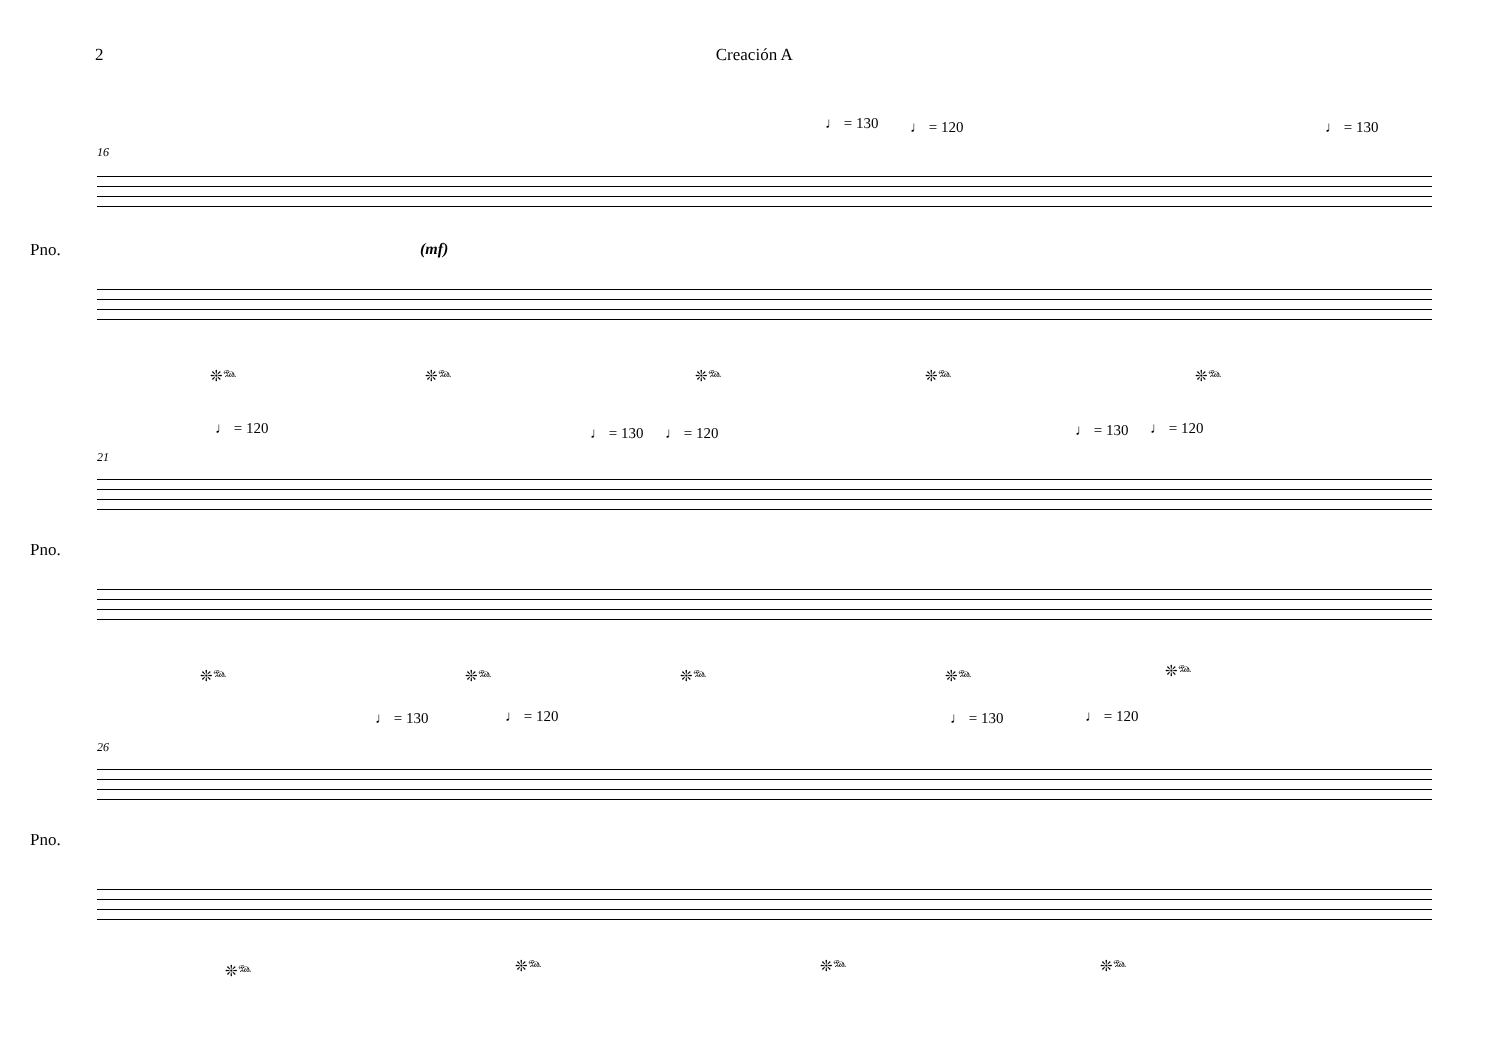2 Creación A
♩ = 130 ♩ = 120 ♩ = 130
16
Pno. (mf)
❊𝆮 ❊𝆮 ❊𝆮 ❊𝆮 ❊𝆮
♩ = 120 ♩ = 130 ♩ = 120 ♩ = 130 ♩ = 120
21
Pno.
❊𝆮 ❊𝆮 ❊𝆮 ❊𝆮 ❊𝆮
♩ = 130 ♩ = 120 ♩ = 130 ♩ = 120
26
Pno.
❊𝆮 ❊𝆮 ❊𝆮 ❊𝆮